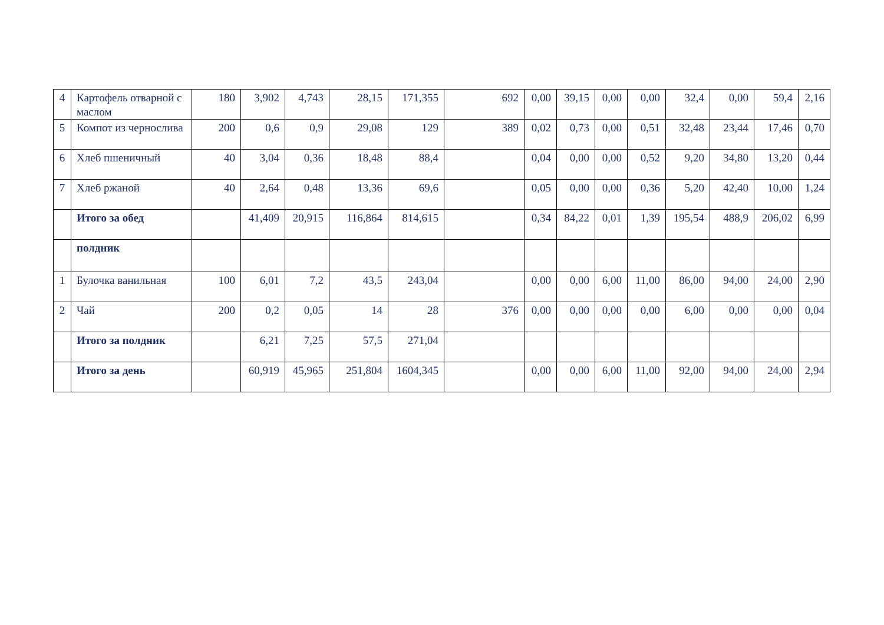| 4 | Картофель отварной с маслом | 180 | 3,902 | 4,743 | 28,15 | 171,355 | 692 | 0,00 | 39,15 | 0,00 | 0,00 | 32,4 | 0,00 | 59,4 | 2,16 |
| 5 | Компот из чернослива | 200 | 0,6 | 0,9 | 29,08 | 129 | 389 | 0,02 | 0,73 | 0,00 | 0,51 | 32,48 | 23,44 | 17,46 | 0,70 |
| 6 | Хлеб пшеничный | 40 | 3,04 | 0,36 | 18,48 | 88,4 | | 0,04 | 0,00 | 0,00 | 0,52 | 9,20 | 34,80 | 13,20 | 0,44 |
| 7 | Хлеб ржаной | 40 | 2,64 | 0,48 | 13,36 | 69,6 | | 0,05 | 0,00 | 0,00 | 0,36 | 5,20 | 42,40 | 10,00 | 1,24 |
| | Итого за обед | | 41,409 | 20,915 | 116,864 | 814,615 | | 0,34 | 84,22 | 0,01 | 1,39 | 195,54 | 488,9 | 206,02 | 6,99 |
| | полдник | | | | | | | | | | | | | | |
| 1 | Булочка ванильная | 100 | 6,01 | 7,2 | 43,5 | 243,04 | | 0,00 | 0,00 | 6,00 | 11,00 | 86,00 | 94,00 | 24,00 | 2,90 |
| 2 | Чай | 200 | 0,2 | 0,05 | 14 | 28 | 376 | 0,00 | 0,00 | 0,00 | 0,00 | 6,00 | 0,00 | 0,00 | 0,04 |
| | Итого за полдник | | 6,21 | 7,25 | 57,5 | 271,04 | | | | | | | | | |
| | Итого за день | | 60,919 | 45,965 | 251,804 | 1604,345 | | 0,00 | 0,00 | 6,00 | 11,00 | 92,00 | 94,00 | 24,00 | 2,94 |